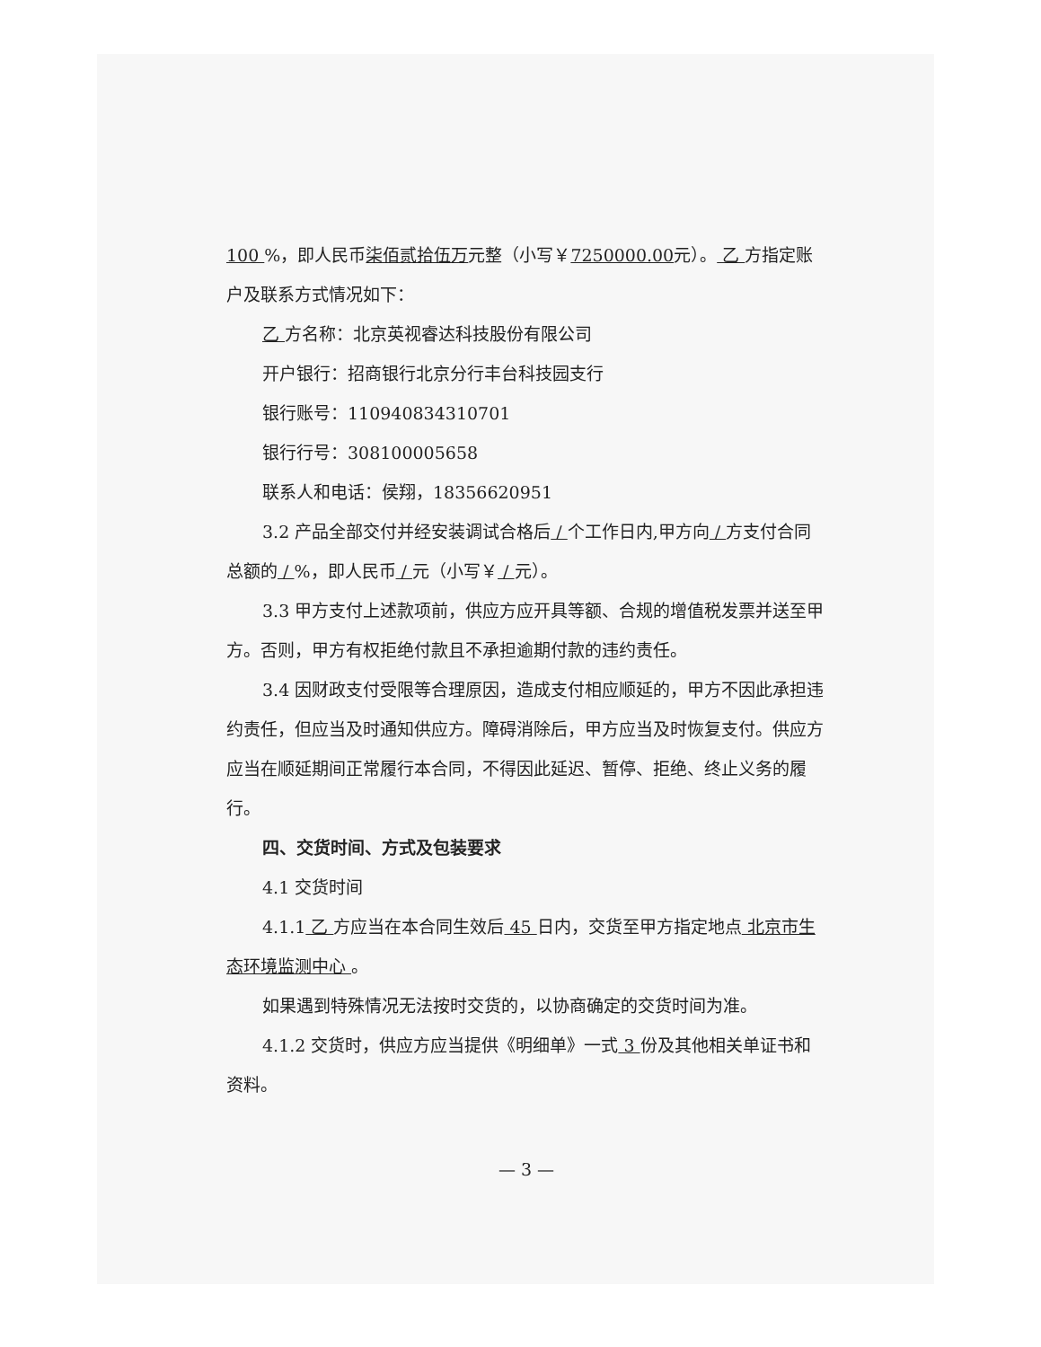100 %，即人民币柒佰贰拾伍万元整（小写￥7250000.00元）。 乙 方指定账户及联系方式情况如下：
乙 方名称：北京英视睿达科技股份有限公司
开户银行：招商银行北京分行丰台科技园支行
银行账号：110940834310701
银行行号：308100005658
联系人和电话：侯翔，18356620951
3.2 产品全部交付并经安装调试合格后 / 个工作日内,甲方向 / 方支付合同总额的 / %，即人民币 / 元（小写￥ / 元）。
3.3 甲方支付上述款项前，供应方应开具等额、合规的增值税发票并送至甲方。否则，甲方有权拒绝付款且不承担逾期付款的违约责任。
3.4 因财政支付受限等合理原因，造成支付相应顺延的，甲方不因此承担违约责任，但应当及时通知供应方。障碍消除后，甲方应当及时恢复支付。供应方应当在顺延期间正常履行本合同，不得因此延迟、暂停、拒绝、终止义务的履行。
四、交货时间、方式及包装要求
4.1 交货时间
4.1.1 乙 方应当在本合同生效后 45 日内，交货至甲方指定地点 北京市生态环境监测中心 。
如果遇到特殊情况无法按时交货的，以协商确定的交货时间为准。
4.1.2 交货时，供应方应当提供《明细单》一式 3 份及其他相关单证书和资料。
— 3 —